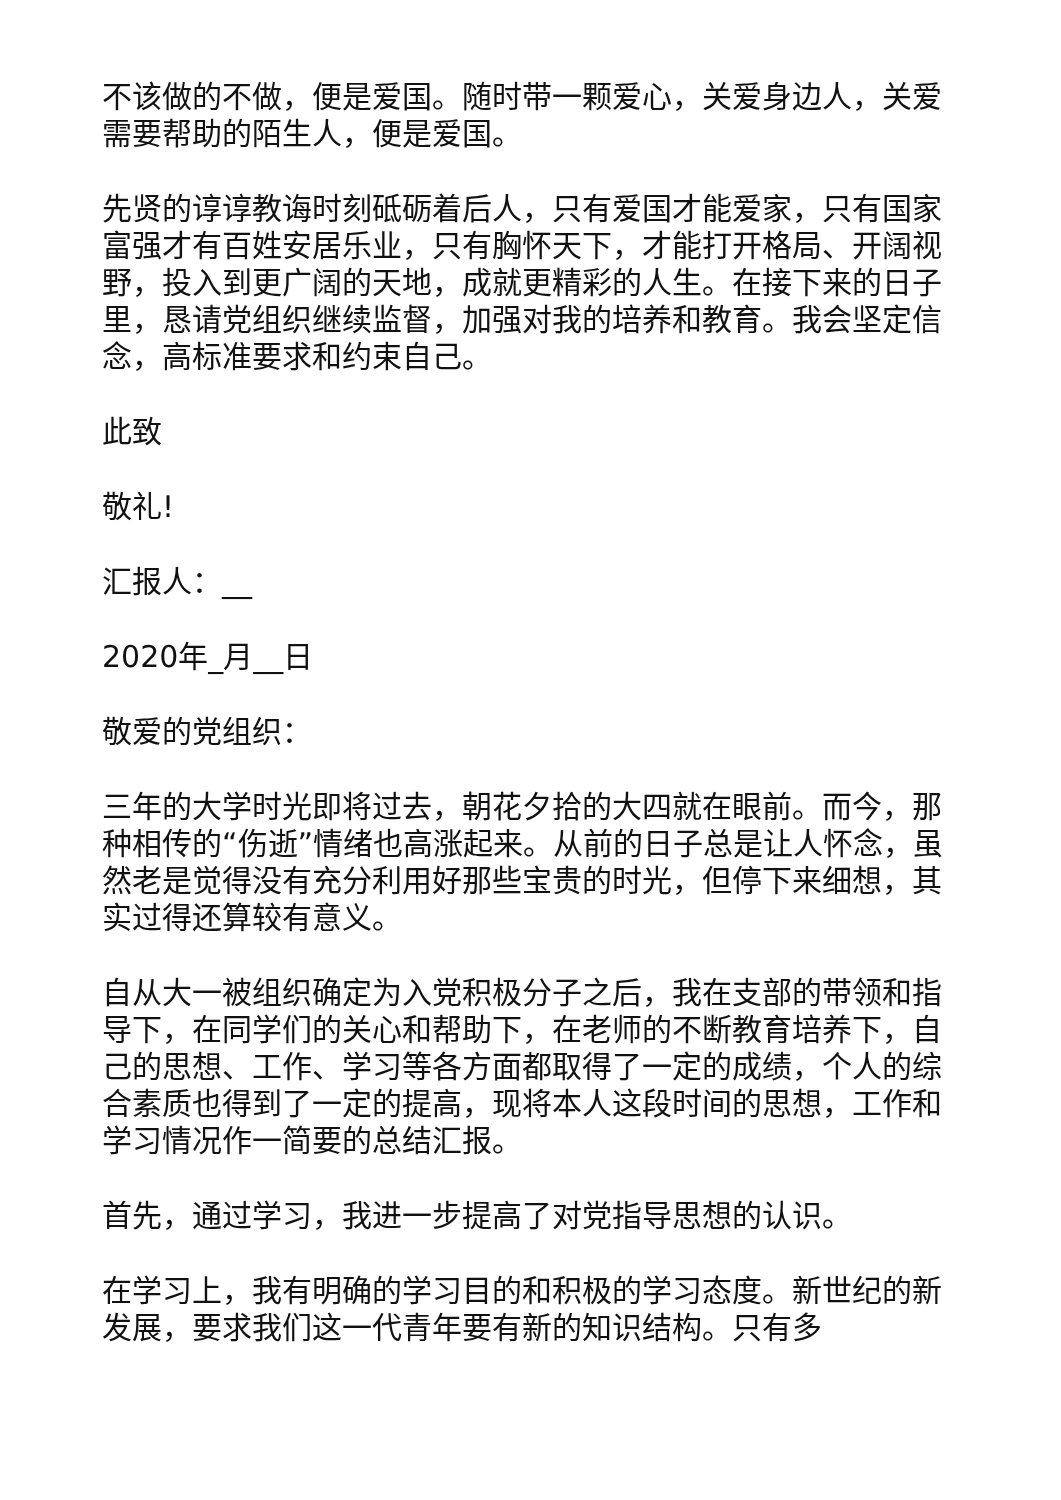不该做的不做，便是爱国。随时带一颗爱心，关爱身边人，关爱需要帮助的陌生人，便是爱国。
先贤的谆谆教诲时刻砥砺着后人，只有爱国才能爱家，只有国家富强才有百姓安居乐业，只有胸怀天下，才能打开格局、开阔视野，投入到更广阔的天地，成就更精彩的人生。在接下来的日子里，恳请党组织继续监督，加强对我的培养和教育。我会坚定信念，高标准要求和约束自己。
此致
敬礼!
汇报人：__
2020年_月__日
敬爱的党组织：
三年的大学时光即将过去，朝花夕拾的大四就在眼前。而今，那种相传的“伤逝”情绪也高涨起来。从前的日子总是让人怀念，虽然老是觉得没有充分利用好那些宝贵的时光，但停下来细想，其实过得还算较有意义。
自从大一被组织确定为入党积极分子之后，我在支部的带领和指导下，在同学们的关心和帮助下，在老师的不断教育培养下，自己的思想、工作、学习等各方面都取得了一定的成绩，个人的综合素质也得到了一定的提高，现将本人这段时间的思想，工作和学习情况作一简要的总结汇报。
首先，通过学习，我进一步提高了对党指导思想的认识。
在学习上，我有明确的学习目的和积极的学习态度。新世纪的新发展，要求我们这一代青年要有新的知识结构。只有多